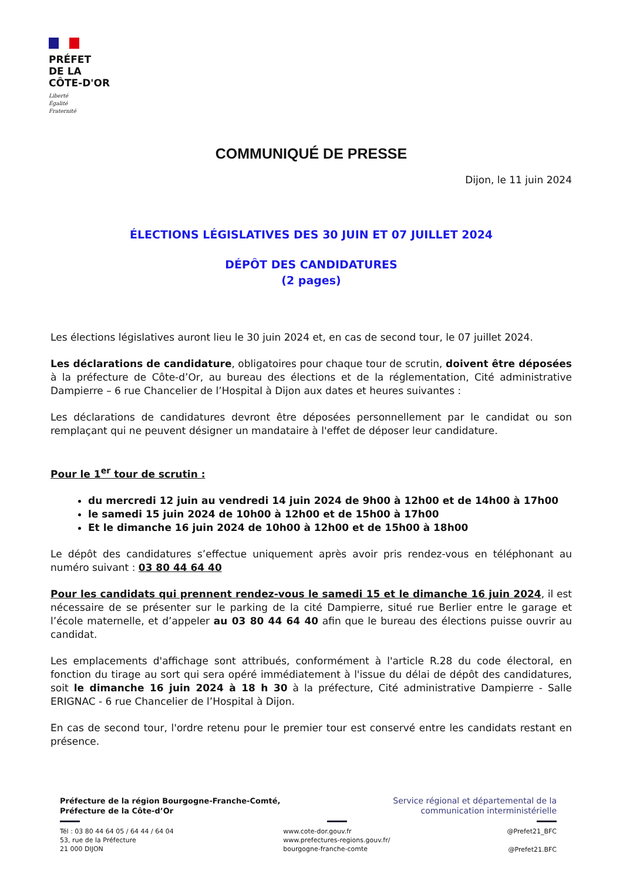PRÉFET
DE LA
CÔTE-D'OR
Liberté
Égalité
Fraternité
COMMUNIQUÉ DE PRESSE
Dijon, le 11 juin 2024
ÉLECTIONS LÉGISLATIVES DES 30 JUIN ET 07 JUILLET 2024
DÉPÔT DES CANDIDATURES
(2 pages)
Les élections législatives auront lieu le 30 juin 2024 et, en cas de second tour, le 07 juillet 2024.
Les déclarations de candidature, obligatoires pour chaque tour de scrutin, doivent être déposées à la préfecture de Côte-d’Or, au bureau des élections et de la réglementation, Cité administrative Dampierre – 6 rue Chancelier de l’Hospital à Dijon aux dates et heures suivantes :
Les déclarations de candidatures devront être déposées personnellement par le candidat ou son remplaçant qui ne peuvent désigner un mandataire à l'effet de déposer leur candidature.
Pour le 1<sup>er</sup> tour de scrutin :
du mercredi 12 juin au vendredi 14 juin 2024 de 9h00 à 12h00 et de 14h00 à 17h00
le samedi 15 juin 2024 de 10h00 à 12h00 et de 15h00 à 17h00
Et le dimanche 16 juin 2024 de 10h00 à 12h00 et de 15h00 à 18h00
Le dépôt des candidatures s’effectue uniquement après avoir pris rendez-vous en téléphonant au numéro suivant : 03 80 44 64 40
Pour les candidats qui prennent rendez-vous le samedi 15 et le dimanche 16 juin 2024, il est nécessaire de se présenter sur le parking de la cité Dampierre, situé rue Berlier entre le garage et l’école maternelle, et d’appeler au 03 80 44 64 40 afin que le bureau des élections puisse ouvrir au candidat.
Les emplacements d'affichage sont attribués, conformément à l'article R.28 du code électoral, en fonction du tirage au sort qui sera opéré immédiatement à l'issue du délai de dépôt des candidatures, soit le dimanche 16 juin 2024 à 18 h 30 à la préfecture, Cité administrative Dampierre - Salle ERIGNAC - 6 rue Chancelier de l’Hospital à Dijon.
En cas de second tour, l'ordre retenu pour le premier tour est conservé entre les candidats restant en présence.
Préfecture de la région Bourgogne-Franche-Comté,
Préfecture de la Côte-d’Or
Tél : 03 80 44 64 05 / 64 44 / 64 04
53, rue de la Préfecture
21 000 DIJON
www.cote-dor.gouv.fr
www.prefectures-regions.gouv.fr/
bourgogne-franche-comte
Service régional et départemental de la
communication interministérielle
@Prefet21_BFC
@Prefet21.BFC